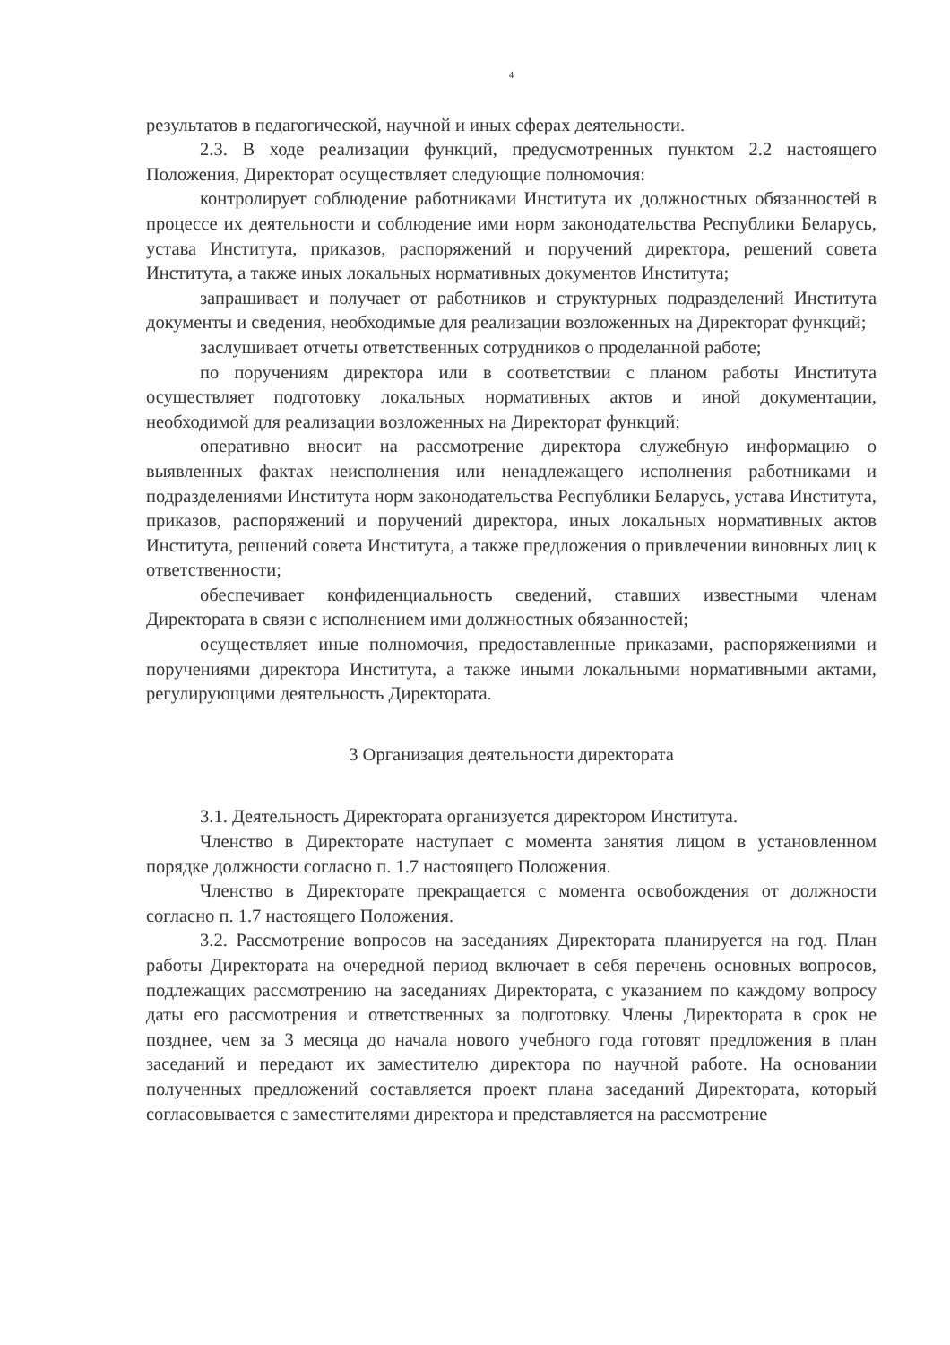4
результатов в педагогической, научной и иных сферах деятельности.
2.3. В ходе реализации функций, предусмотренных пунктом 2.2 настоящего Положения, Директорат осуществляет следующие полномочия:
контролирует соблюдение работниками Института их должностных обязанностей в процессе их деятельности и соблюдение ими норм законодательства Республики Беларусь, устава Института, приказов, распоряжений и поручений директора, решений совета Института, а также иных локальных нормативных документов Института;
запрашивает и получает от работников и структурных подразделений Института документы и сведения, необходимые для реализации возложенных на Директорат функций;
заслушивает отчеты ответственных сотрудников о проделанной работе;
по поручениям директора или в соответствии с планом работы Института осуществляет подготовку локальных нормативных актов и иной документации, необходимой для реализации возложенных на Директорат функций;
оперативно вносит на рассмотрение директора служебную информацию о выявленных фактах неисполнения или ненадлежащего исполнения работниками и подразделениями Института норм законодательства Республики Беларусь, устава Института, приказов, распоряжений и поручений директора, иных локальных нормативных актов Института, решений совета Института, а также предложения о привлечении виновных лиц к ответственности;
обеспечивает конфиденциальность сведений, ставших известными членам Директората в связи с исполнением ими должностных обязанностей;
осуществляет иные полномочия, предоставленные приказами, распоряжениями и поручениями директора Института, а также иными локальными нормативными актами, регулирующими деятельность Директората.
3 Организация деятельности директората
3.1. Деятельность Директората организуется директором Института.
Членство в Директорате наступает с момента занятия лицом в установленном порядке должности согласно п. 1.7 настоящего Положения.
Членство в Директорате прекращается с момента освобождения от должности согласно п. 1.7 настоящего Положения.
3.2. Рассмотрение вопросов на заседаниях Директората планируется на год. План работы Директората на очередной период включает в себя перечень основных вопросов, подлежащих рассмотрению на заседаниях Директората, с указанием по каждому вопросу даты его рассмотрения и ответственных за подготовку. Члены Директората в срок не позднее, чем за 3 месяца до начала нового учебного года готовят предложения в план заседаний и передают их заместителю директора по научной работе. На основании полученных предложений составляется проект плана заседаний Директората, который согласовывается с заместителями директора и представляется на рассмотрение